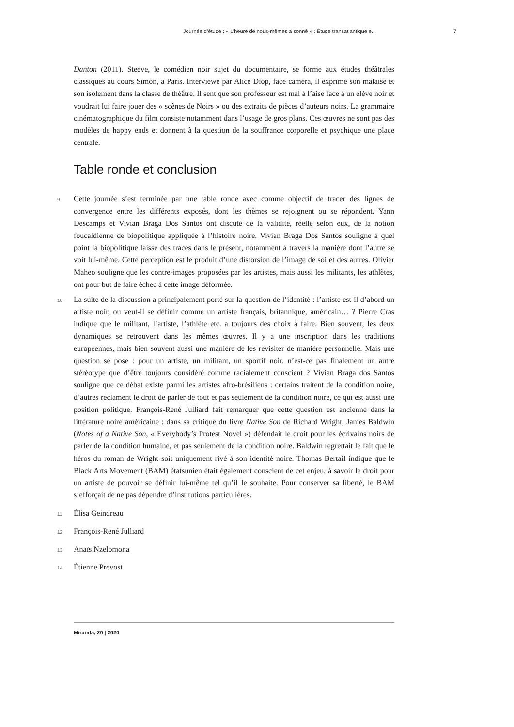Journée d’étude : « L’heure de nous-mêmes a sonné » : Étude transatlantique e... 7
Danton (2011). Steeve, le comédien noir sujet du documentaire, se forme aux études théâtrales classiques au cours Simon, à Paris. Interviewé par Alice Diop, face caméra, il exprime son malaise et son isolement dans la classe de théâtre. Il sent que son professeur est mal à l’aise face à un élève noir et voudrait lui faire jouer des « scènes de Noirs » ou des extraits de pièces d’auteurs noirs. La grammaire cinématographique du film consiste notamment dans l’usage de gros plans. Ces œuvres ne sont pas des modèles de happy ends et donnent à la question de la souffrance corporelle et psychique une place centrale.
Table ronde et conclusion
9 Cette journée s’est terminée par une table ronde avec comme objectif de tracer des lignes de convergence entre les différents exposés, dont les thèmes se rejoignent ou se répondent. Yann Descamps et Vivian Braga Dos Santos ont discuté de la validité, réelle selon eux, de la notion foucaldienne de biopolitique appliquée à l’histoire noire. Vivian Braga Dos Santos souligne à quel point la biopolitique laisse des traces dans le présent, notamment à travers la manière dont l’autre se voit lui-même. Cette perception est le produit d’une distorsion de l’image de soi et des autres. Olivier Maheo souligne que les contre-images proposées par les artistes, mais aussi les militants, les athlètes, ont pour but de faire échec à cette image déformée.
10 La suite de la discussion a principalement porté sur la question de l’identité : l’artiste est-il d’abord un artiste noir, ou veut-il se définir comme un artiste français, britannique, américain… ? Pierre Cras indique que le militant, l’artiste, l’athlète etc. a toujours des choix à faire. Bien souvent, les deux dynamiques se retrouvent dans les mêmes œuvres. Il y a une inscription dans les traditions européennes, mais bien souvent aussi une manière de les revisiter de manière personnelle. Mais une question se pose : pour un artiste, un militant, un sportif noir, n’est-ce pas finalement un autre stéréotype que d’être toujours considéré comme racialement conscient ? Vivian Braga dos Santos souligne que ce débat existe parmi les artistes afro-brésiliens : certains traitent de la condition noire, d’autres réclament le droit de parler de tout et pas seulement de la condition noire, ce qui est aussi une position politique. François-René Julliard fait remarquer que cette question est ancienne dans la littérature noire américaine : dans sa critique du livre Native Son de Richard Wright, James Baldwin (Notes of a Native Son, « Everybody’s Protest Novel ») défendait le droit pour les écrivains noirs de parler de la condition humaine, et pas seulement de la condition noire. Baldwin regrettait le fait que le héros du roman de Wright soit uniquement rivé à son identité noire. Thomas Bertail indique que le Black Arts Movement (BAM) étatsunien était également conscient de cet enjeu, à savoir le droit pour un artiste de pouvoir se définir lui-même tel qu’il le souhaite. Pour conserver sa liberté, le BAM s’efforçait de ne pas dépendre d’institutions particulières.
11 Élisa Geindreau
12 François-René Julliard
13 Anaïs Nzelomona
14 Étienne Prevost
Miranda, 20 | 2020